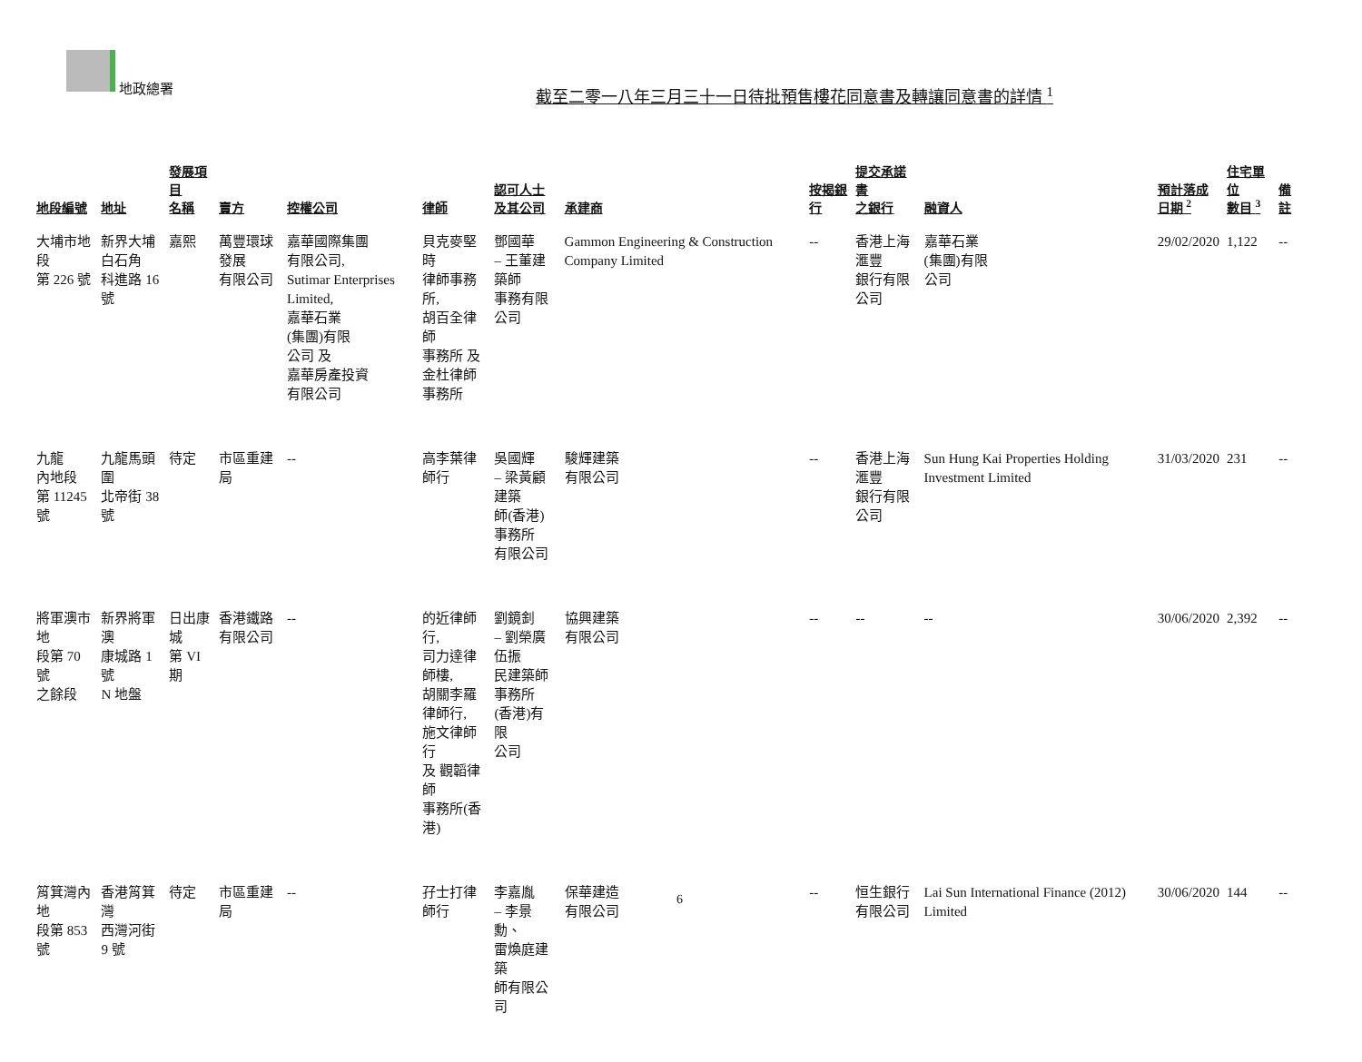地政總署
截至二零一八年三月三十一日待批預售樓花同意書及轉讓同意書的詳情 <sup>1</sup>
| 地段編號 | 地址 | 發展項目 名稱 | 賣方 | 控權公司 | 律師 | 認可人士 及其公司 | 承建商 | 按揭銀行 | 提交承諾書 之銀行 | 融資人 | 預計落成 日期 <sup>2</sup> | 住宅單位 數目 <sup>3</sup> | 備註 |
| --- | --- | --- | --- | --- | --- | --- | --- | --- | --- | --- | --- | --- | --- |
| 大埔市地段 第 226 號 | 新界大埔 白石角 科進路 16 號 | 嘉熙 | 萬豐環球發展 有限公司 | 嘉華國際集團 有限公司, Sutimar Enterprises Limited, 嘉華石業 (集團)有限 公司 及 嘉華房產投資 有限公司 | 貝克麥堅時 律師事務所, 胡百全律師 事務所 及 金杜律師 事務所 | 鄧國華 – 王董建築師 事務有限 公司 | Gammon Engineering & Construction Company Limited | -- | 香港上海滙豐 銀行有限公司 | 嘉華石業 (集團)有限 公司 | 29/02/2020 | 1,122 | -- |
| 九龍 內地段 第 11245 號 | 九龍馬頭圍 北帝街 38 號 | 待定 | 市區重建局 | -- | 高李葉律師行 | 吳國輝 – 梁黃顧建築 師(香港) 事務所 有限公司 | 駿輝建築 有限公司 | -- | 香港上海滙豐 銀行有限公司 | Sun Hung Kai Properties Holding Investment Limited | 31/03/2020 | 231 | -- |
| 將軍澳市地 段第 70 號 之餘段 | 新界將軍澳 康城路 1 號 N 地盤 | 日出康城 第 VI 期 | 香港鐵路 有限公司 | -- | 的近律師行, 司力達律師樓, 胡關李羅 律師行, 施文律師行 及 觀韜律師 事務所(香港) | 劉鏡釗 – 劉榮廣伍振 民建築師 事務所 (香港)有限 公司 | 協興建築 有限公司 | -- | -- | -- | 30/06/2020 | 2,392 | -- |
| 筲箕灣內地 段第 853 號 | 香港筲箕灣 西灣河街 9 號 | 待定 | 市區重建局 | -- | 孖士打律師行 | 李嘉胤 – 李景勳、 雷煥庭建築 師有限公司 | 保華建造 有限公司 | -- | 恒生銀行 有限公司 | Lai Sun International Finance (2012) Limited | 30/06/2020 | 144 | -- |
6